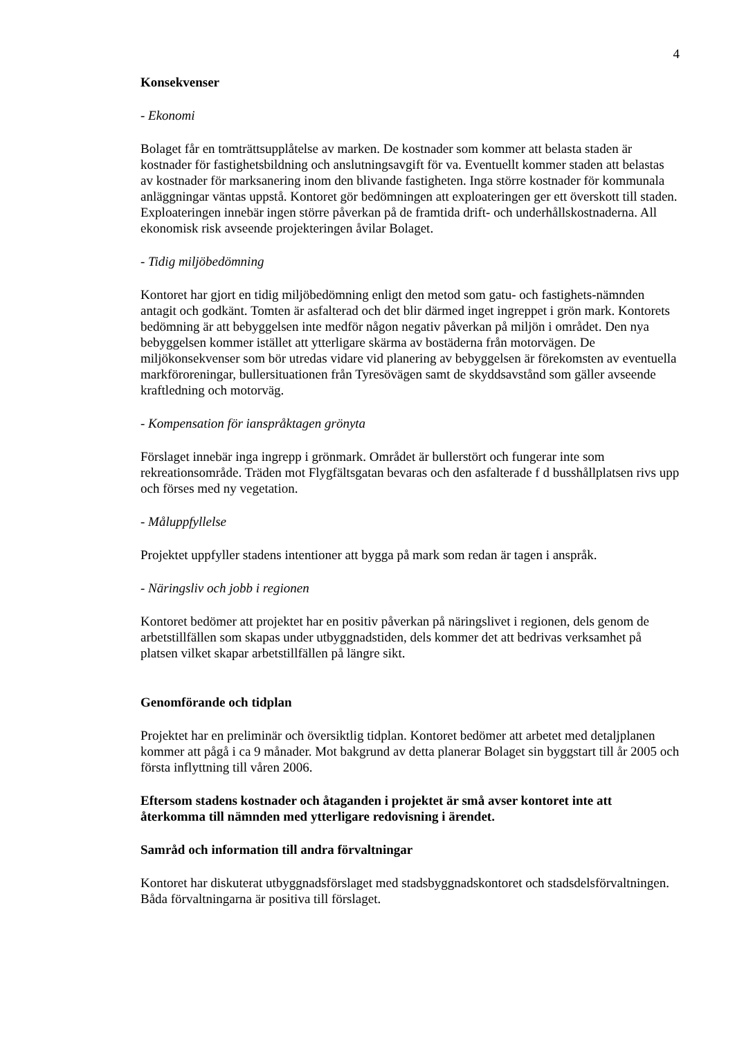4
Konsekvenser
- Ekonomi
Bolaget får en tomträttsupplåtelse av marken. De kostnader som kommer att belasta staden är kostnader för fastighetsbildning och anslutningsavgift för va. Eventuellt kommer staden att belastas av kostnader för marksanering inom den blivande fastigheten. Inga större kostnader för kommunala anläggningar väntas uppstå. Kontoret gör bedömningen att exploateringen ger ett överskott till staden. Exploateringen innebär ingen större påverkan på de framtida drift- och underhållskostnaderna. All ekonomisk risk avseende projekteringen åvilar Bolaget.
- Tidig miljöbedömning
Kontoret har gjort en tidig miljöbedömning enligt den metod som gatu- och fastighets-nämnden antagit och godkänt. Tomten är asfalterad och det blir därmed inget ingreppet i grön mark. Kontorets bedömning är att bebyggelsen inte medför någon negativ påverkan på miljön i området. Den nya bebyggelsen kommer istället att ytterligare skärma av bostäderna från motorvägen. De miljökonsekvenser som bör utredas vidare vid planering av bebyggelsen är förekomsten av eventuella markföroreningar, bullersituationen från Tyresövägen samt de skyddsavstånd som gäller avseende kraftledning och motorväg.
- Kompensation för ianspråktagen grönyta
Förslaget innebär inga ingrepp i grönmark. Området är bullerstört och fungerar inte som rekreationsområde. Träden mot Flygfältsgatan bevaras och den asfalterade f d busshållplatsen rivs upp och förses med ny vegetation.
- Måluppfyllelse
Projektet uppfyller stadens intentioner att bygga på mark som redan är tagen i anspråk.
- Näringsliv och jobb i regionen
Kontoret bedömer att projektet har en positiv påverkan på näringslivet i regionen, dels genom de arbetstillfällen som skapas under utbyggnadstiden, dels kommer det att bedrivas verksamhet på platsen vilket skapar arbetstillfällen på längre sikt.
Genomförande och tidplan
Projektet har en preliminär och översiktlig tidplan. Kontoret bedömer att arbetet med detaljplanen kommer att pågå i ca 9 månader. Mot bakgrund av detta planerar Bolaget sin byggstart till år 2005 och första inflyttning till våren 2006.
Eftersom stadens kostnader och åtaganden i projektet är små avser kontoret inte att återkomma till nämnden med ytterligare redovisning i ärendet.
Samråd och information till andra förvaltningar
Kontoret har diskuterat utbyggnadsförslaget med stadsbyggnadskontoret och stadsdelsförvaltningen. Båda förvaltningarna är positiva till förslaget.